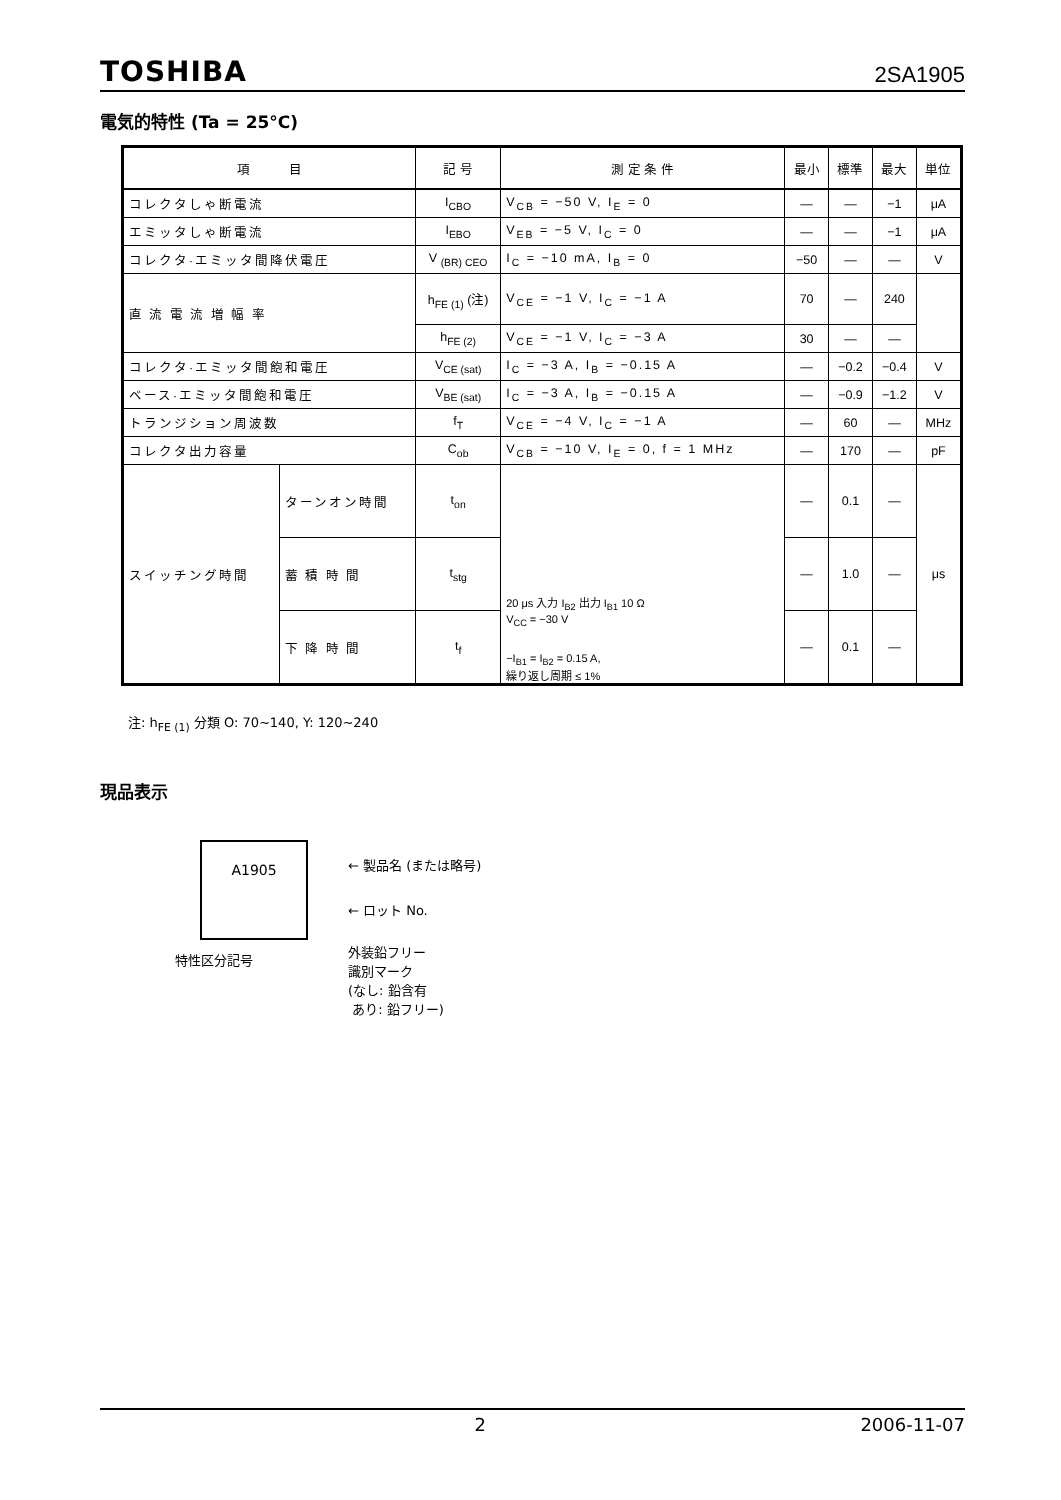TOSHIBA 2SA1905
電気的特性 (Ta = 25°C)
| 項 目 | | 記 号 | 測 定 条 件 | 最小 | 標準 | 最大 | 単位 |
| --- | --- | --- | --- | --- | --- | --- | --- |
| コレクタしゃ断電流 | | I<sub>CBO</sub> | V<sub>CB</sub> = −50 V, I<sub>E</sub> = 0 | — | — | −1 | μA |
| エミッタしゃ断電流 | | I<sub>EBO</sub> | V<sub>EB</sub> = −5 V, I<sub>C</sub> = 0 | — | — | −1 | μA |
| コレクタ·エミッタ間降伏電圧 | | V <sub>(BR) CEO</sub> | I<sub>C</sub> = −10 mA, I<sub>B</sub> = 0 | −50 | — | — | V |
| 直 流 電 流 増 幅 率 | | h<sub>FE (1)</sub> (注) | V<sub>CE</sub> = −1 V, I<sub>C</sub> = −1 A | 70 | — | 240 | |
| | | h<sub>FE (2)</sub> | V<sub>CE</sub> = −1 V, I<sub>C</sub> = −3 A | 30 | — | — | |
| コレクタ·エミッタ間飽和電圧 | | V<sub>CE (sat)</sub> | I<sub>C</sub> = −3 A, I<sub>B</sub> = −0.15 A | — | −0.2 | −0.4 | V |
| ベース·エミッタ間飽和電圧 | | V<sub>BE (sat)</sub> | I<sub>C</sub> = −3 A, I<sub>B</sub> = −0.15 A | — | −0.9 | −1.2 | V |
| トランジション周波数 | | f<sub>T</sub> | V<sub>CE</sub> = −4 V, I<sub>C</sub> = −1 A | — | 60 | — | MHz |
| コレクタ出力容量 | | C<sub>ob</sub> | V<sub>CB</sub> = −10 V, I<sub>E</sub> = 0, f = 1 MHz | — | 170 | — | pF |
| スイッチング時間 | ターンオン時間 | t<sub>on</sub> | 20 μs 入力 I<sub>B2</sub> 出力 I<sub>B1</sub> 10 Ω V<sub>CC</sub> = −30 V −I<sub>B1</sub> = I<sub>B2</sub> = 0.15 A, 繰り返し周期 ≤ 1% | — | 0.1 | — | μs |
| | 蓄 積 時 間 | t<sub>stg</sub> | | — | 1.0 | — | |
| | 下 降 時 間 | t<sub>f</sub> | | — | 0.1 | — | |
注: h<sub>FE (1)</sub> 分類 O: 70~140, Y: 120~240
現品表示
A1905
← 製品名 (または略号)
← ロット No.
特性区分記号
外装鉛フリー
識別マーク
(なし: 鉛含有
あり: 鉛フリー)
2 2006-11-07